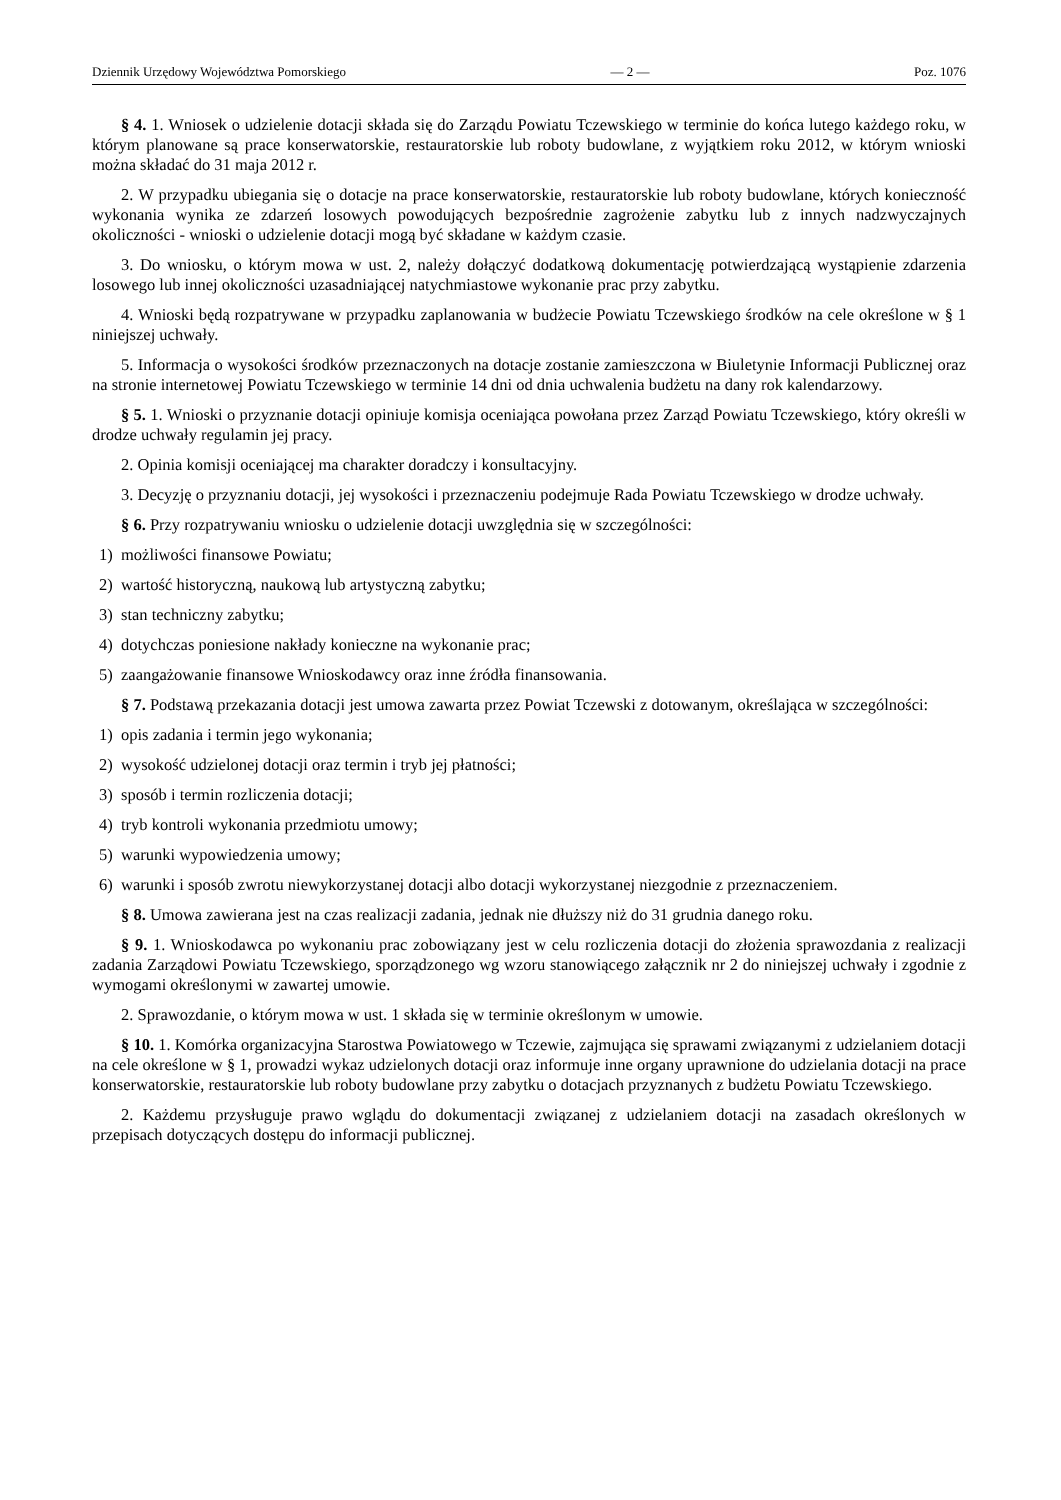Dziennik Urzędowy Województwa Pomorskiego — 2 — Poz. 1076
§ 4. 1. Wniosek o udzielenie dotacji składa się do Zarządu Powiatu Tczewskiego w terminie do końca lutego każdego roku, w którym planowane są prace konserwatorskie, restauratorskie lub roboty budowlane, z wyjątkiem roku 2012, w którym wnioski można składać do 31 maja 2012 r.
2. W przypadku ubiegania się o dotacje na prace konserwatorskie, restauratorskie lub roboty budowlane, których konieczność wykonania wynika ze zdarzeń losowych powodujących bezpośrednie zagrożenie zabytku lub z innych nadzwyczajnych okoliczności - wnioski o udzielenie dotacji mogą być składane w każdym czasie.
3. Do wniosku, o którym mowa w ust. 2, należy dołączyć dodatkową dokumentację potwierdzającą wystąpienie zdarzenia losowego lub innej okoliczności uzasadniającej natychmiastowe wykonanie prac przy zabytku.
4. Wnioski będą rozpatrywane w przypadku zaplanowania w budżecie Powiatu Tczewskiego środków na cele określone w § 1 niniejszej uchwały.
5. Informacja o wysokości środków przeznaczonych na dotacje zostanie zamieszczona w Biuletynie Informacji Publicznej oraz na stronie internetowej Powiatu Tczewskiego w terminie 14 dni od dnia uchwalenia budżetu na dany rok kalendarzowy.
§ 5. 1. Wnioski o przyznanie dotacji opiniuje komisja oceniająca powołana przez Zarząd Powiatu Tczewskiego, który określi w drodze uchwały regulamin jej pracy.
2. Opinia komisji oceniającej ma charakter doradczy i konsultacyjny.
3. Decyzję o przyznaniu dotacji, jej wysokości i przeznaczeniu podejmuje Rada Powiatu Tczewskiego w drodze uchwały.
§ 6. Przy rozpatrywaniu wniosku o udzielenie dotacji uwzględnia się w szczególności:
1) możliwości finansowe Powiatu;
2) wartość historyczną, naukową lub artystyczną zabytku;
3) stan techniczny zabytku;
4) dotychczas poniesione nakłady konieczne na wykonanie prac;
5) zaangażowanie finansowe Wnioskodawcy oraz inne źródła finansowania.
§ 7. Podstawą przekazania dotacji jest umowa zawarta przez Powiat Tczewski z dotowanym, określająca w szczególności:
1) opis zadania i termin jego wykonania;
2) wysokość udzielonej dotacji oraz termin i tryb jej płatności;
3) sposób i termin rozliczenia dotacji;
4) tryb kontroli wykonania przedmiotu umowy;
5) warunki wypowiedzenia umowy;
6) warunki i sposób zwrotu niewykorzystanej dotacji albo dotacji wykorzystanej niezgodnie z przeznaczeniem.
§ 8. Umowa zawierana jest na czas realizacji zadania, jednak nie dłuższy niż do 31 grudnia danego roku.
§ 9. 1. Wnioskodawca po wykonaniu prac zobowiązany jest w celu rozliczenia dotacji do złożenia sprawozdania z realizacji zadania Zarządowi Powiatu Tczewskiego, sporządzonego wg wzoru stanowiącego załącznik nr 2 do niniejszej uchwały i zgodnie z wymogami określonymi w zawartej umowie.
2. Sprawozdanie, o którym mowa w ust. 1 składa się w terminie określonym w umowie.
§ 10. 1. Komórka organizacyjna Starostwa Powiatowego w Tczewie, zajmująca się sprawami związanymi z udzielaniem dotacji na cele określone w § 1, prowadzi wykaz udzielonych dotacji oraz informuje inne organy uprawnione do udzielania dotacji na prace konserwatorskie, restauratorskie lub roboty budowlane przy zabytku o dotacjach przyznanych z budżetu Powiatu Tczewskiego.
2. Każdemu przysługuje prawo wglądu do dokumentacji związanej z udzielaniem dotacji na zasadach określonych w przepisach dotyczących dostępu do informacji publicznej.